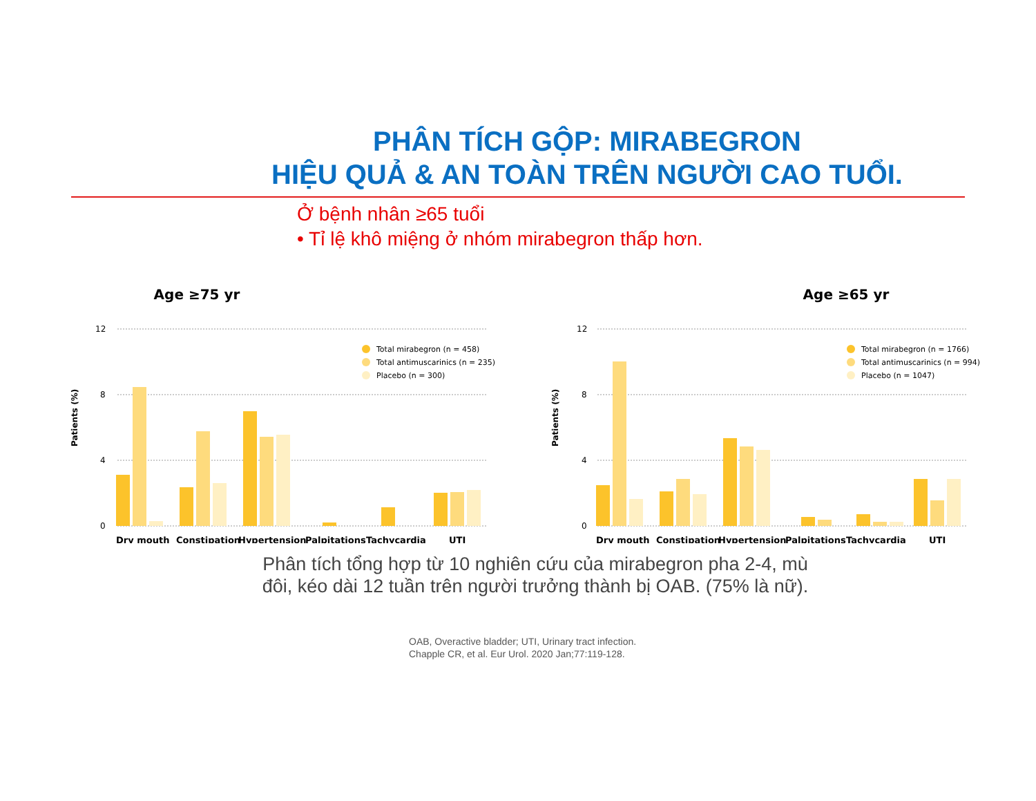PHÂN TÍCH GỘP: MIRABEGRON
HIỆU QUẢ & AN TOÀN TRÊN NGƯỜI CAO TUỔI.
Ở bệnh nhân ≥65 tuổi
• Tỉ lệ khô miệng ở nhóm mirabegron thấp hơn.
Age ≥75 yr
12
8
4
0
Patients (%)
Total mirabegron (n = 458)
Total antimuscarinics (n = 235)
Placebo (n = 300)
Dry mouth
Constipation
Hypertension
Palpitations
Tachycardia
UTI
Age ≥65 yr
12
8
4
0
Patients (%)
Total mirabegron (n = 1766)
Total antimuscarinics (n = 994)
Placebo (n = 1047)
Dry mouth
Constipation
Hypertension
Palpitations
Tachycardia
UTI
Phân tích tổng hợp từ 10 nghiên cứu của mirabegron pha 2-4, mù
đôi, kéo dài 12 tuần trên người trưởng thành bị OAB. (75% là nữ).
OAB, Overactive bladder; UTI, Urinary tract infection.
Chapple CR, et al. Eur Urol. 2020 Jan;77:119-128.